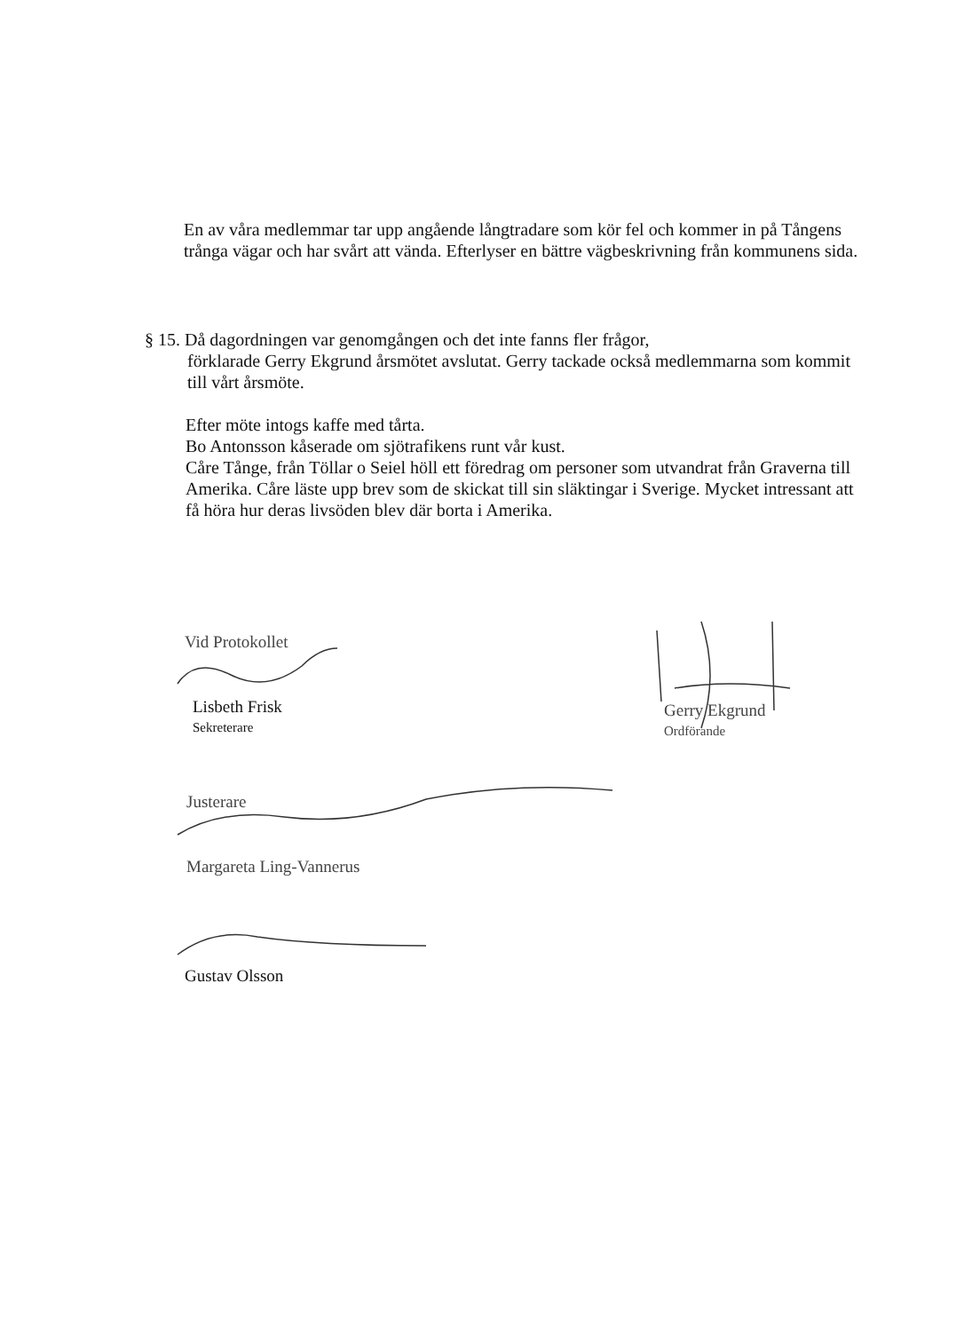En av våra medlemmar tar upp angående långtradare som kör fel och kommer in på Tångens trånga vägar och har svårt att vända. Efterlyser en bättre vägbeskrivning från kommunens sida.
§ 15. Då dagordningen var genomgången och det inte fanns fler frågor,
förklarade Gerry Ekgrund årsmötet avslutat. Gerry tackade också medlemmarna som kommit till vårt årsmöte.
Efter möte intogs kaffe med tårta.
Bo Antonsson kåserade om sjötrafikens runt vår kust.
Cåre Tånge, från Töllar o Seiel höll ett föredrag om personer som utvandrat från Graverna till Amerika. Cåre läste upp brev som de skickat till sin släktingar i Sverige. Mycket intressant att få höra hur deras livsöden blev där borta i Amerika.
Vid Protokollet
Lisbeth Frisk
Sekreterare
Gerry Ekgrund
Ordförande
Justerare
Margareta Ling-Vannerus
Gustav Olsson